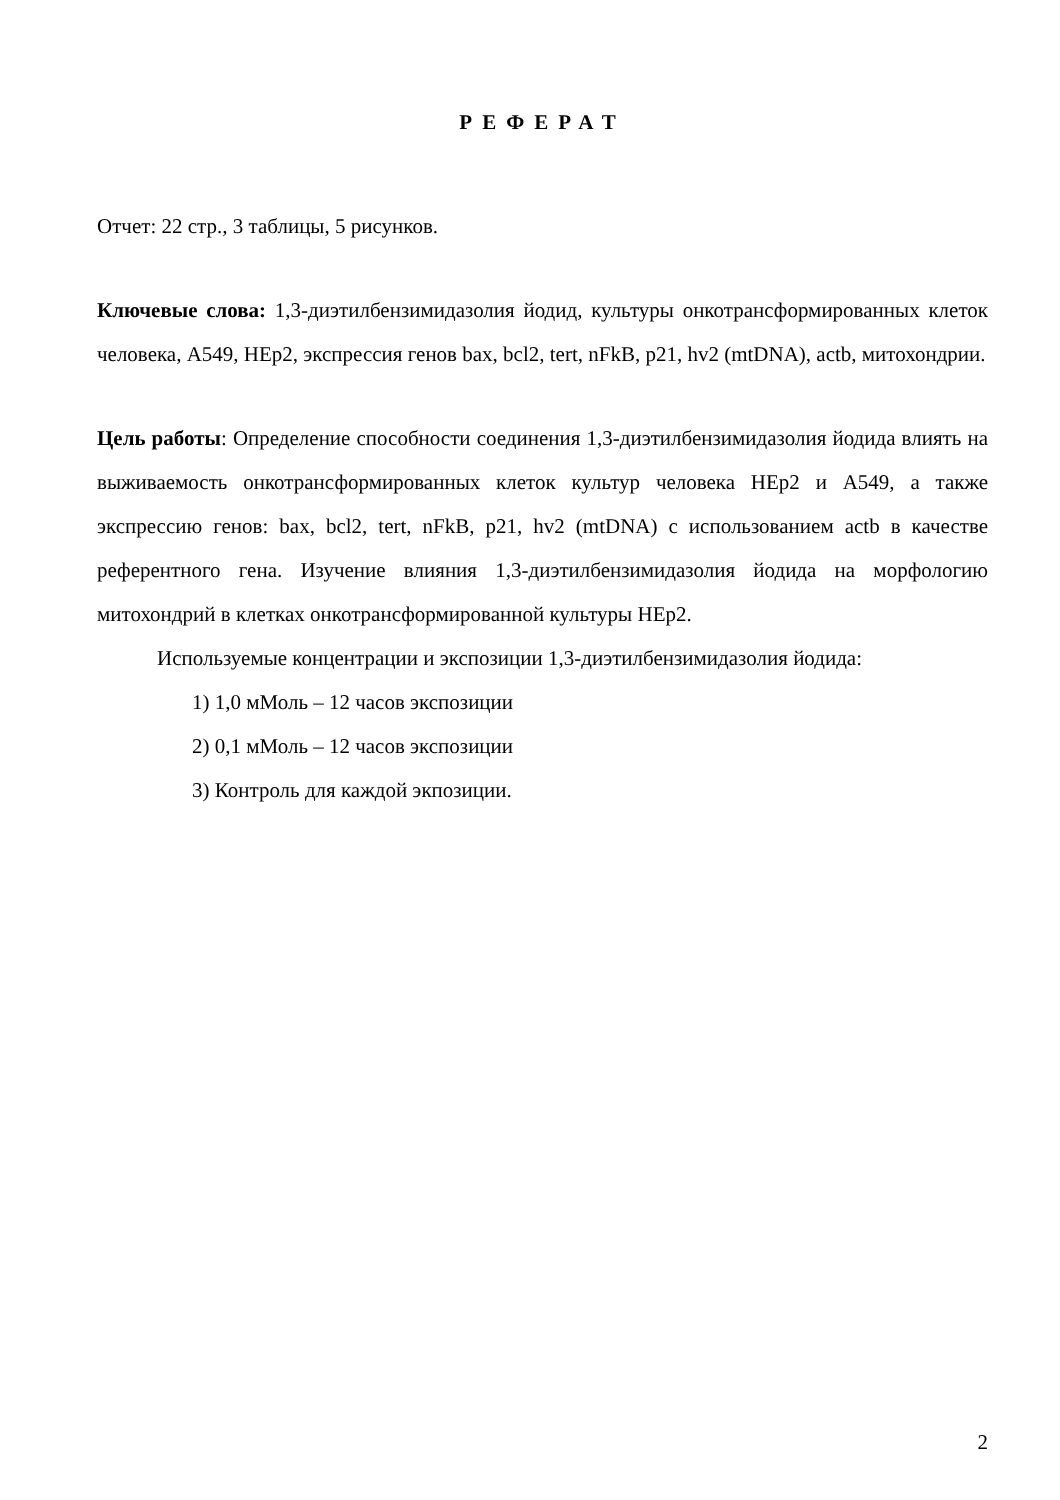РЕФЕРАТ
Отчет: 22 стр., 3 таблицы, 5 рисунков.
Ключевые слова: 1,3-диэтилбензимидазолия йодид, культуры онкотрансформированных клеток человека, А549, HEp2, экспрессия генов bax, bcl2, tert, nFkB, p21, hv2 (mtDNA), actb, митохондрии.
Цель работы: Определение способности соединения 1,3-диэтилбензимидазолия йодида влиять на выживаемость онкотрансформированных клеток культур человека HEp2 и А549, а также экспрессию генов: bax, bcl2, tert, nFkB, p21, hv2 (mtDNA) с использованием actb в качестве референтного гена. Изучение влияния 1,3-диэтилбензимидазолия йодида на морфологию митохондрий в клетках онкотрансформированной культуры HEp2.
Используемые концентрации и экспозиции 1,3-диэтилбензимидазолия йодида:
1) 1,0 мМоль – 12 часов экспозиции
2) 0,1 мМоль – 12 часов экспозиции
3) Контроль для каждой экпозиции.
2